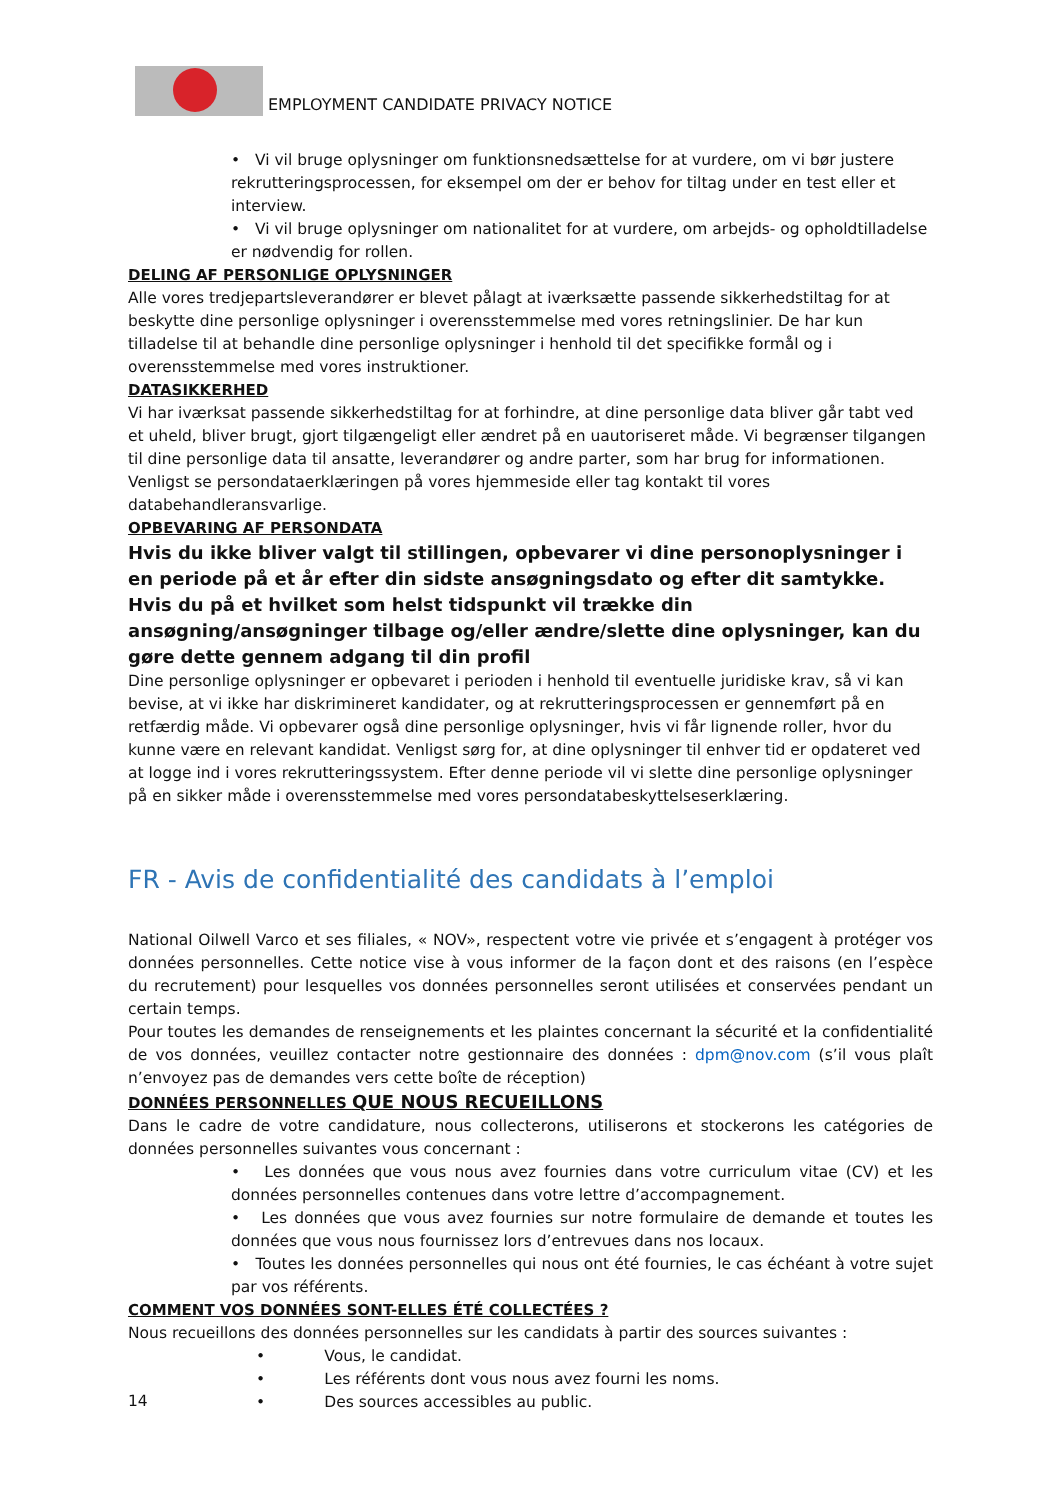EMPLOYMENT CANDIDATE PRIVACY NOTICE
• Vi vil bruge oplysninger om funktionsnedsættelse for at vurdere, om vi bør justere rekrutteringsprocessen, for eksempel om der er behov for tiltag under en test eller et interview.
• Vi vil bruge oplysninger om nationalitet for at vurdere, om arbejds- og opholdtilladelse er nødvendig for rollen.
DELING AF PERSONLIGE OPLYSNINGER
Alle vores tredjepartsleverandører er blevet pålagt at iværksætte passende sikkerhedstiltag for at beskytte dine personlige oplysninger i overensstemmelse med vores retningslinier. De har kun tilladelse til at behandle dine personlige oplysninger i henhold til det specifikke formål og i overensstemmelse med vores instruktioner.
DATASIKKERHED
Vi har iværksat passende sikkerhedstiltag for at forhindre, at dine personlige data bliver går tabt ved et uheld, bliver brugt, gjort tilgængeligt eller ændret på en uautoriseret måde. Vi begrænser tilgangen til dine personlige data til ansatte, leverandører og andre parter, som har brug for informationen. Venligst se persondataerklæringen på vores hjemmeside eller tag kontakt til vores databehandleransvarlige.
OPBEVARING AF PERSONDATA
Hvis du ikke bliver valgt til stillingen, opbevarer vi dine personoplysninger i en periode på et år efter din sidste ansøgningsdato og efter dit samtykke.
Hvis du på et hvilket som helst tidspunkt vil trække din ansøgning/ansøgninger tilbage og/eller ændre/slette dine oplysninger, kan du gøre dette gennem adgang til din profil
Dine personlige oplysninger er opbevaret i perioden i henhold til eventuelle juridiske krav, så vi kan bevise, at vi ikke har diskrimineret kandidater, og at rekrutteringsprocessen er gennemført på en retfærdig måde. Vi opbevarer også dine personlige oplysninger, hvis vi får lignende roller, hvor du kunne være en relevant kandidat. Venligst sørg for, at dine oplysninger til enhver tid er opdateret ved at logge ind i vores rekrutteringssystem. Efter denne periode vil vi slette dine personlige oplysninger på en sikker måde i overensstemmelse med vores persondatabeskyttelseserklæring.
FR - Avis de confidentialité des candidats à l’emploi
National Oilwell Varco et ses filiales, « NOV», respectent votre vie privée et s’engagent à protéger vos données personnelles. Cette notice vise à vous informer de la façon dont et des raisons (en l’espèce du recrutement) pour lesquelles vos données personnelles seront utilisées et conservées pendant un certain temps.
Pour toutes les demandes de renseignements et les plaintes concernant la sécurité et la confidentialité de vos données, veuillez contacter notre gestionnaire des données : dpm@nov.com (s’il vous plaît n’envoyez pas de demandes vers cette boîte de réception)
DONNÉES PERSONNELLES QUE NOUS RECUEILLONS
Dans le cadre de votre candidature, nous collecterons, utiliserons et stockerons les catégories de données personnelles suivantes vous concernant :
• Les données que vous nous avez fournies dans votre curriculum vitae (CV) et les données personnelles contenues dans votre lettre d’accompagnement.
• Les données que vous avez fournies sur notre formulaire de demande et toutes les données que vous nous fournissez lors d’entrevues dans nos locaux.
• Toutes les données personnelles qui nous ont été fournies, le cas échéant à votre sujet par vos référents.
COMMENT VOS DONNÉES SONT-ELLES ÉTÉ COLLECTÉES ?
Nous recueillons des données personnelles sur les candidats à partir des sources suivantes :
• Vous, le candidat.
• Les référents dont vous nous avez fourni les noms.
• Des sources accessibles au public.
14